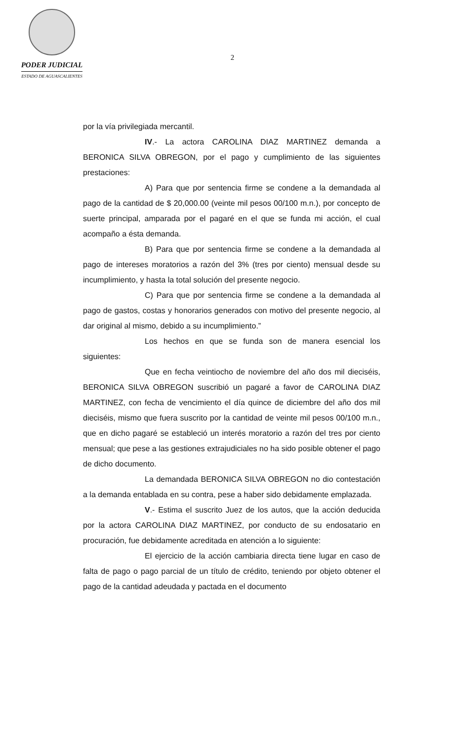PODER JUDICIAL
ESTADO DE AGUASCALIENTES
2
por la vía privilegiada mercantil.
IV.- La actora CAROLINA DIAZ MARTINEZ demanda a BERONICA SILVA OBREGON, por el pago y cumplimiento de las siguientes prestaciones:
A) Para que por sentencia firme se condene a la demandada al pago de la cantidad de $ 20,000.00 (veinte mil pesos 00/100 m.n.), por concepto de suerte principal, amparada por el pagaré en el que se funda mi acción, el cual acompaño a ésta demanda.
B) Para que por sentencia firme se condene a la demandada al pago de intereses moratorios a razón del 3% (tres por ciento) mensual desde su incumplimiento, y hasta la total solución del presente negocio.
C) Para que por sentencia firme se condene a la demandada al pago de gastos, costas y honorarios generados con motivo del presente negocio, al dar original al mismo, debido a su incumplimiento.”
Los hechos en que se funda son de manera esencial los siguientes:
Que en fecha veintiocho de noviembre del año dos mil dieciséis, BERONICA SILVA OBREGON suscribió un pagaré a favor de CAROLINA DIAZ MARTINEZ, con fecha de vencimiento el día quince de diciembre del año dos mil dieciséis, mismo que fuera suscrito por la cantidad de veinte mil pesos 00/100 m.n., que en dicho pagaré se estableció un interés moratorio a razón del tres por ciento mensual; que pese a las gestiones extrajudiciales no ha sido posible obtener el pago de dicho documento.
La demandada BERONICA SILVA OBREGON no dio contestación a la demanda entablada en su contra, pese a haber sido debidamente emplazada.
V.- Estima el suscrito Juez de los autos, que la acción deducida por la actora CAROLINA DIAZ MARTINEZ, por conducto de su endosatario en procuración, fue debidamente acreditada en atención a lo siguiente:
El ejercicio de la acción cambiaria directa tiene lugar en caso de falta de pago o pago parcial de un título de crédito, teniendo por objeto obtener el pago de la cantidad adeudada y pactada en el documento